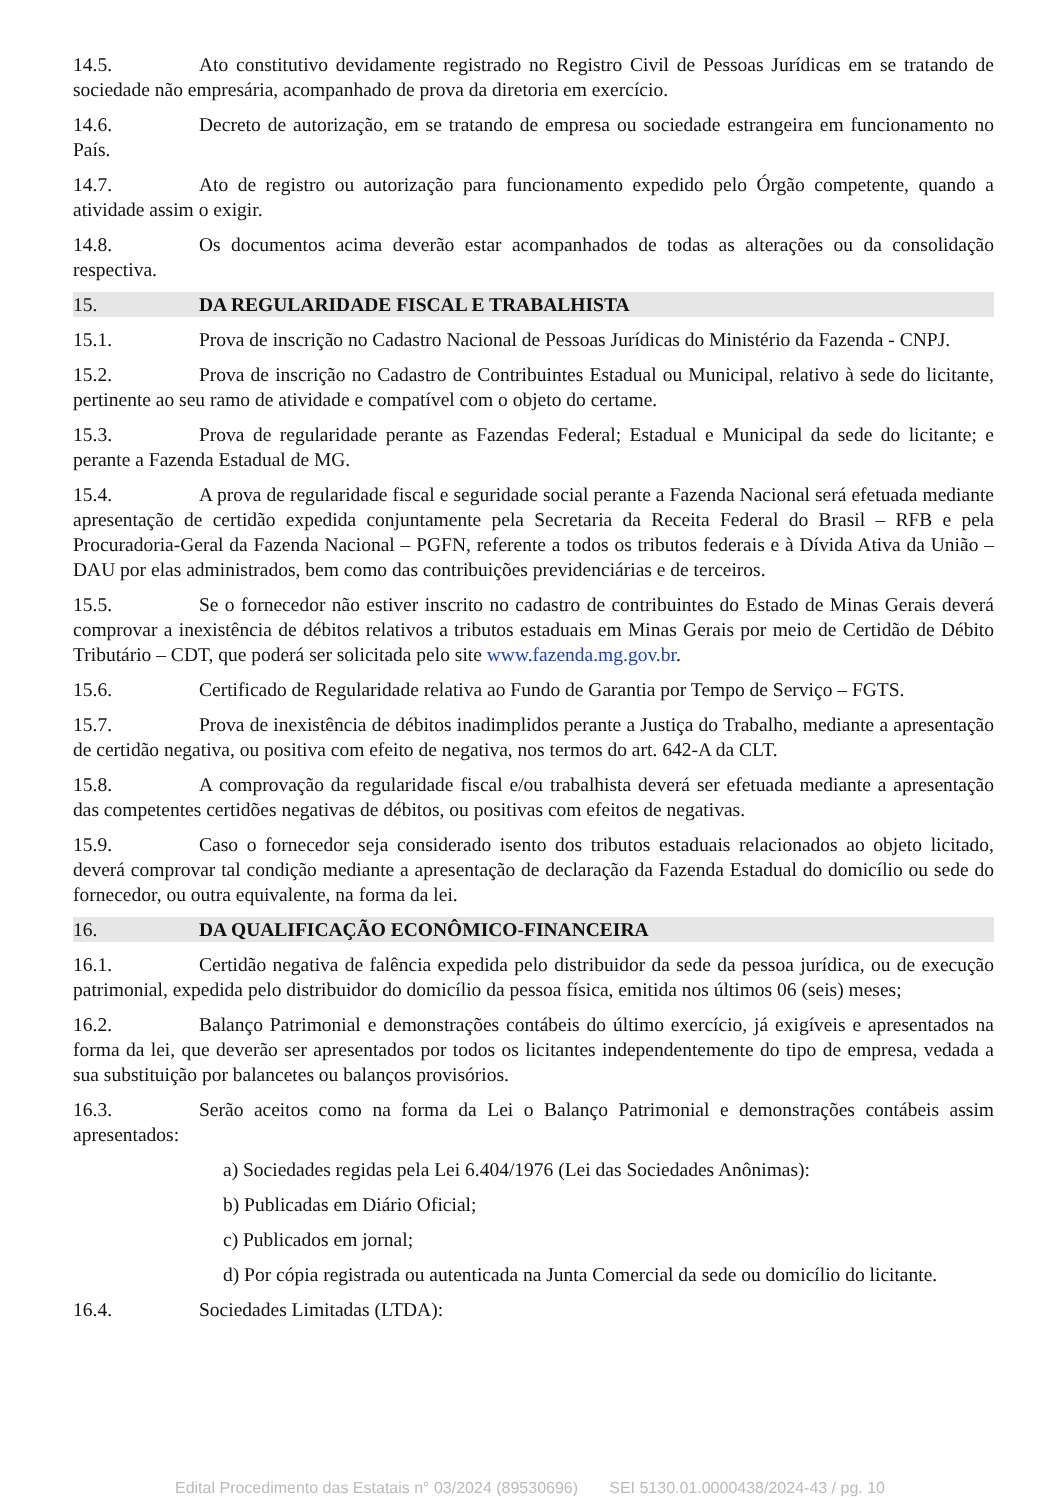14.5. Ato constitutivo devidamente registrado no Registro Civil de Pessoas Jurídicas em se tratando de sociedade não empresária, acompanhado de prova da diretoria em exercício.
14.6. Decreto de autorização, em se tratando de empresa ou sociedade estrangeira em funcionamento no País.
14.7. Ato de registro ou autorização para funcionamento expedido pelo Órgão competente, quando a atividade assim o exigir.
14.8. Os documentos acima deverão estar acompanhados de todas as alterações ou da consolidação respectiva.
15. DA REGULARIDADE FISCAL E TRABALHISTA
15.1. Prova de inscrição no Cadastro Nacional de Pessoas Jurídicas do Ministério da Fazenda - CNPJ.
15.2. Prova de inscrição no Cadastro de Contribuintes Estadual ou Municipal, relativo à sede do licitante, pertinente ao seu ramo de atividade e compatível com o objeto do certame.
15.3. Prova de regularidade perante as Fazendas Federal; Estadual e Municipal da sede do licitante; e perante a Fazenda Estadual de MG.
15.4. A prova de regularidade fiscal e seguridade social perante a Fazenda Nacional será efetuada mediante apresentação de certidão expedida conjuntamente pela Secretaria da Receita Federal do Brasil – RFB e pela Procuradoria-Geral da Fazenda Nacional – PGFN, referente a todos os tributos federais e à Dívida Ativa da União – DAU por elas administrados, bem como das contribuições previdenciárias e de terceiros.
15.5. Se o fornecedor não estiver inscrito no cadastro de contribuintes do Estado de Minas Gerais deverá comprovar a inexistência de débitos relativos a tributos estaduais em Minas Gerais por meio de Certidão de Débito Tributário – CDT, que poderá ser solicitada pelo site www.fazenda.mg.gov.br.
15.6. Certificado de Regularidade relativa ao Fundo de Garantia por Tempo de Serviço – FGTS.
15.7. Prova de inexistência de débitos inadimplidos perante a Justiça do Trabalho, mediante a apresentação de certidão negativa, ou positiva com efeito de negativa, nos termos do art. 642-A da CLT.
15.8. A comprovação da regularidade fiscal e/ou trabalhista deverá ser efetuada mediante a apresentação das competentes certidões negativas de débitos, ou positivas com efeitos de negativas.
15.9. Caso o fornecedor seja considerado isento dos tributos estaduais relacionados ao objeto licitado, deverá comprovar tal condição mediante a apresentação de declaração da Fazenda Estadual do domicílio ou sede do fornecedor, ou outra equivalente, na forma da lei.
16. DA QUALIFICAÇÃO ECONÔMICO-FINANCEIRA
16.1. Certidão negativa de falência expedida pelo distribuidor da sede da pessoa jurídica, ou de execução patrimonial, expedida pelo distribuidor do domicílio da pessoa física, emitida nos últimos 06 (seis) meses;
16.2. Balanço Patrimonial e demonstrações contábeis do último exercício, já exigíveis e apresentados na forma da lei, que deverão ser apresentados por todos os licitantes independentemente do tipo de empresa, vedada a sua substituição por balancetes ou balanços provisórios.
16.3. Serão aceitos como na forma da Lei o Balanço Patrimonial e demonstrações contábeis assim apresentados:
a) Sociedades regidas pela Lei 6.404/1976 (Lei das Sociedades Anônimas):
b) Publicadas em Diário Oficial;
c) Publicados em jornal;
d) Por cópia registrada ou autenticada na Junta Comercial da sede ou domicílio do licitante.
16.4. Sociedades Limitadas (LTDA):
Edital Procedimento das Estatais n° 03/2024 (89530696) SEI 5130.01.0000438/2024-43 / pg. 10